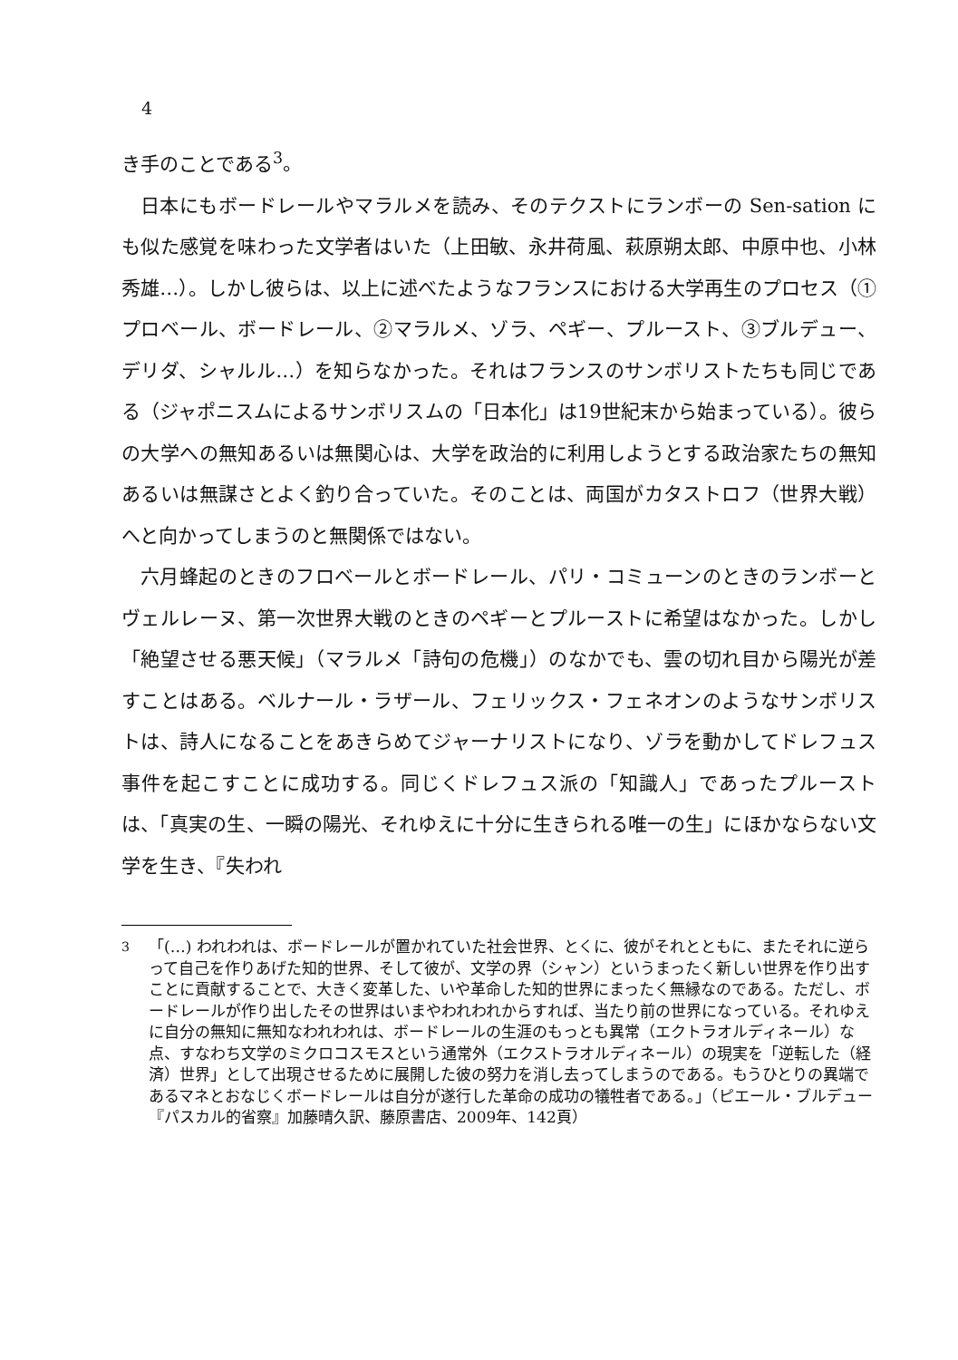4
き手のことである<sup>3</sup>。
日本にもボードレールやマラルメを読み、そのテクストにランボーの Sen-sation にも似た感覚を味わった文学者はいた（上田敏、永井荷風、萩原朔太郎、中原中也、小林秀雄…）。しかし彼らは、以上に述べたようなフランスにおける大学再生のプロセス（①プロベール、ボードレール、②マラルメ、ゾラ、ペギー、プルースト、③ブルデュー、デリダ、シャルル…）を知らなかった。それはフランスのサンボリストたちも同じである（ジャポニスムによるサンボリスムの「日本化」は19世紀末から始まっている）。彼らの大学への無知あるいは無関心は、大学を政治的に利用しようとする政治家たちの無知あるいは無謀さとよく釣り合っていた。そのことは、両国がカタストロフ（世界大戦）へと向かってしまうのと無関係ではない。
六月蜂起のときのフロベールとボードレール、パリ・コミューンのときのランボーとヴェルレーヌ、第一次世界大戦のときのペギーとプルーストに希望はなかった。しかし「絶望させる悪天候」（マラルメ「詩句の危機」）のなかでも、雲の切れ目から陽光が差すことはある。ベルナール・ラザール、フェリックス・フェネオンのようなサンボリストは、詩人になることをあきらめてジャーナリストになり、ゾラを動かしてドレフュス事件を起こすことに成功する。同じくドレフュス派の「知識人」であったプルーストは、「真実の生、一瞬の陽光、それゆえに十分に生きられる唯一の生」にほかならない文学を生き、『失われ
<sup>3</sup> 「(…) われわれは、ボードレールが置かれていた社会世界、とくに、彼がそれとともに、またそれに逆らって自己を作りあげた知的世界、そして彼が、文学の界（シャン）というまったく新しい世界を作り出すことに貢献することで、大きく変革した、いや革命した知的世界にまったく無縁なのである。ただし、ボードレールが作り出したその世界はいまやわれわれからすれば、当たり前の世界になっている。それゆえに自分の無知に無知なわれわれは、ボードレールの生涯のもっとも異常（エクトラオルディネール）な点、すなわち文学のミクロコスモスという通常外（エクストラオルディネール）の現実を「逆転した（経済）世界」として出現させるために展開した彼の努力を消し去ってしまうのである。もうひとりの異端であるマネとおなじくボードレールは自分が遂行した革命の成功の犠牲者である。」（ピエール・ブルデュー『パスカル的省察』加藤晴久訳、藤原書店、2009年、142頁）